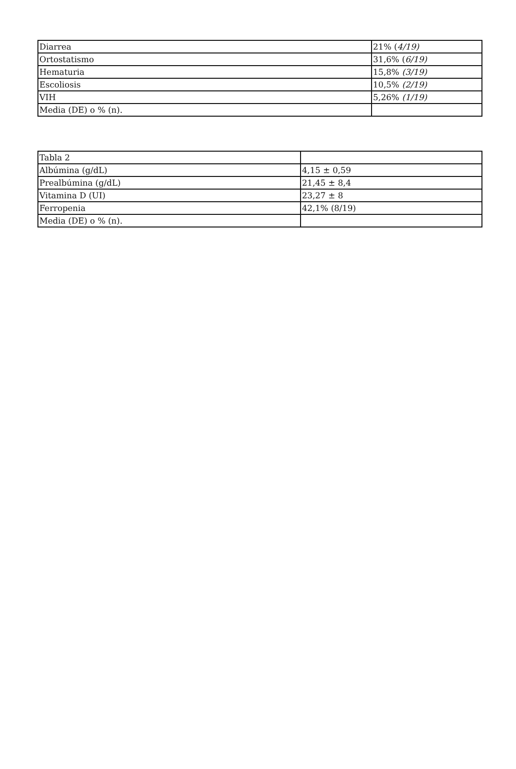| Diarrea | 21% ( 4/19) |
| Ortostatismo | 31,6% ( 6/19) |
| Hematuria | 15,8% (3/19) |
| Escoliosis | 10,5% (2/19) |
| VIH | 5,26% (1/19) |
| Media (DE) o % (n). | |
| Tabla 2 | |
| Albúmina (g/dL) | 4,15 ± 0,59 |
| Prealbúmina (g/dL) | 21,45 ± 8,4 |
| Vitamina D (UI) | 23,27 ± 8 |
| Ferropenia | 42,1% (8/19) |
| Media (DE) o % (n). | |